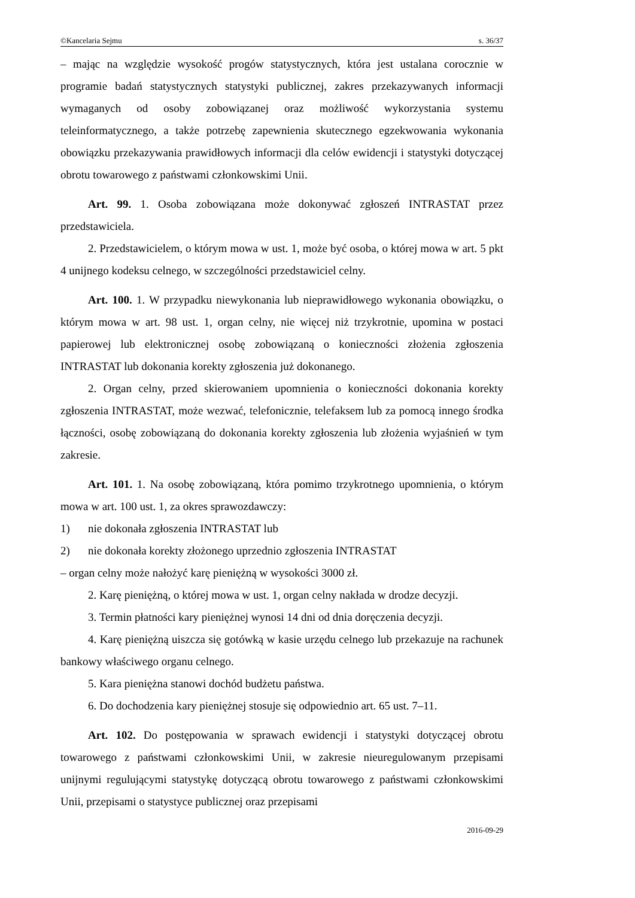©Kancelaria Sejmu s. 36/37
– mając na względzie wysokość progów statystycznych, która jest ustalana corocznie w programie badań statystycznych statystyki publicznej, zakres przekazywanych informacji wymaganych od osoby zobowiązanej oraz możliwość wykorzystania systemu teleinformatycznego, a także potrzebę zapewnienia skutecznego egzekwowania wykonania obowiązku przekazywania prawidłowych informacji dla celów ewidencji i statystyki dotyczącej obrotu towarowego z państwami członkowskimi Unii.
Art. 99. 1. Osoba zobowiązana może dokonywać zgłoszeń INTRASTAT przez przedstawiciela.
2. Przedstawicielem, o którym mowa w ust. 1, może być osoba, o której mowa w art. 5 pkt 4 unijnego kodeksu celnego, w szczególności przedstawiciel celny.
Art. 100. 1. W przypadku niewykonania lub nieprawidłowego wykonania obowiązku, o którym mowa w art. 98 ust. 1, organ celny, nie więcej niż trzykrotnie, upomina w postaci papierowej lub elektronicznej osobę zobowiązaną o konieczności złożenia zgłoszenia INTRASTAT lub dokonania korekty zgłoszenia już dokonanego.
2. Organ celny, przed skierowaniem upomnienia o konieczności dokonania korekty zgłoszenia INTRASTAT, może wezwać, telefonicznie, telefaksem lub za pomocą innego środka łączności, osobę zobowiązaną do dokonania korekty zgłoszenia lub złożenia wyjaśnień w tym zakresie.
Art. 101. 1. Na osobę zobowiązaną, która pomimo trzykrotnego upomnienia, o którym mowa w art. 100 ust. 1, za okres sprawozdawczy:
1) nie dokonała zgłoszenia INTRASTAT lub
2) nie dokonała korekty złożonego uprzednio zgłoszenia INTRASTAT
– organ celny może nałożyć karę pieniężną w wysokości 3000 zł.
2. Karę pieniężną, o której mowa w ust. 1, organ celny nakłada w drodze decyzji.
3. Termin płatności kary pieniężnej wynosi 14 dni od dnia doręczenia decyzji.
4. Karę pieniężną uiszcza się gotówką w kasie urzędu celnego lub przekazuje na rachunek bankowy właściwego organu celnego.
5. Kara pieniężna stanowi dochód budżetu państwa.
6. Do dochodzenia kary pieniężnej stosuje się odpowiednio art. 65 ust. 7–11.
Art. 102. Do postępowania w sprawach ewidencji i statystyki dotyczącej obrotu towarowego z państwami członkowskimi Unii, w zakresie nieuregulowanym przepisami unijnymi regulującymi statystykę dotyczącą obrotu towarowego z państwami członkowskimi Unii, przepisami o statystyce publicznej oraz przepisami
2016-09-29